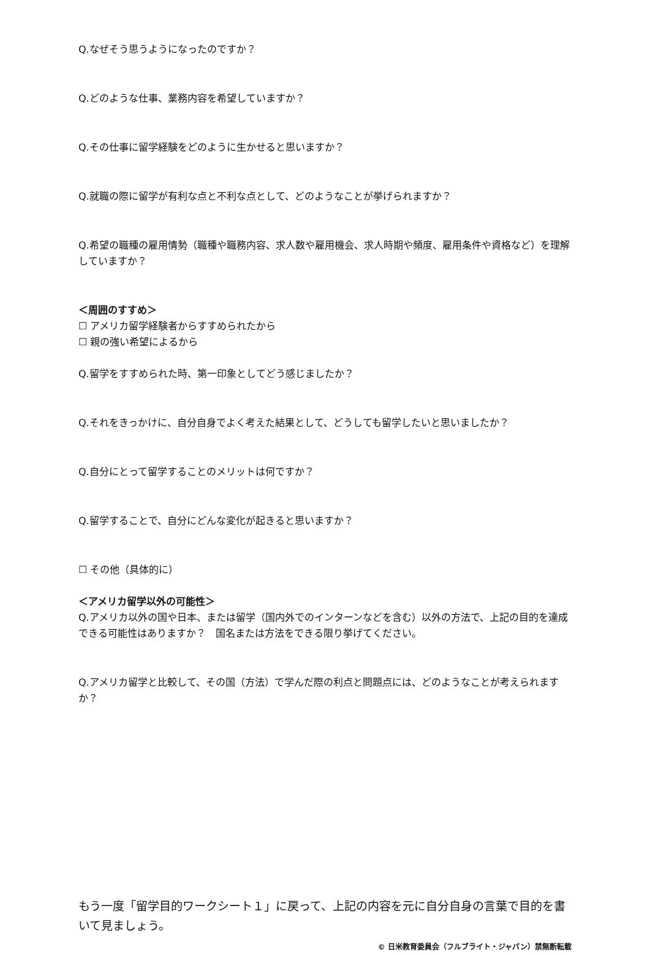Q.なぜそう思うようになったのですか？
Q.どのような仕事、業務内容を希望していますか？
Q.その仕事に留学経験をどのように生かせると思いますか？
Q.就職の際に留学が有利な点と不利な点として、どのようなことが挙げられますか？
Q.希望の職種の雇用情勢（職種や職務内容、求人数や雇用機会、求人時期や頻度、雇用条件や資格など）を理解していますか？
＜周囲のすすめ＞
☐ アメリカ留学経験者からすすめられたから
☐ 親の強い希望によるから
Q.留学をすすめられた時、第一印象としてどう感じましたか？
Q.それをきっかけに、自分自身でよく考えた結果として、どうしても留学したいと思いましたか？
Q.自分にとって留学することのメリットは何ですか？
Q.留学することで、自分にどんな変化が起きると思いますか？
☐ その他（具体的に）
＜アメリカ留学以外の可能性＞
Q.アメリカ以外の国や日本、または留学（国内外でのインターンなどを含む）以外の方法で、上記の目的を達成できる可能性はありますか？　国名または方法をできる限り挙げてください。
Q.アメリカ留学と比較して、その国（方法）で学んだ際の利点と問題点には、どのようなことが考えられますか？
もう一度「留学目的ワークシート１」に戻って、上記の内容を元に自分自身の言葉で目的を書いて見ましょう。
© 日米教育委員会（フルブライト・ジャパン）禁無断転載